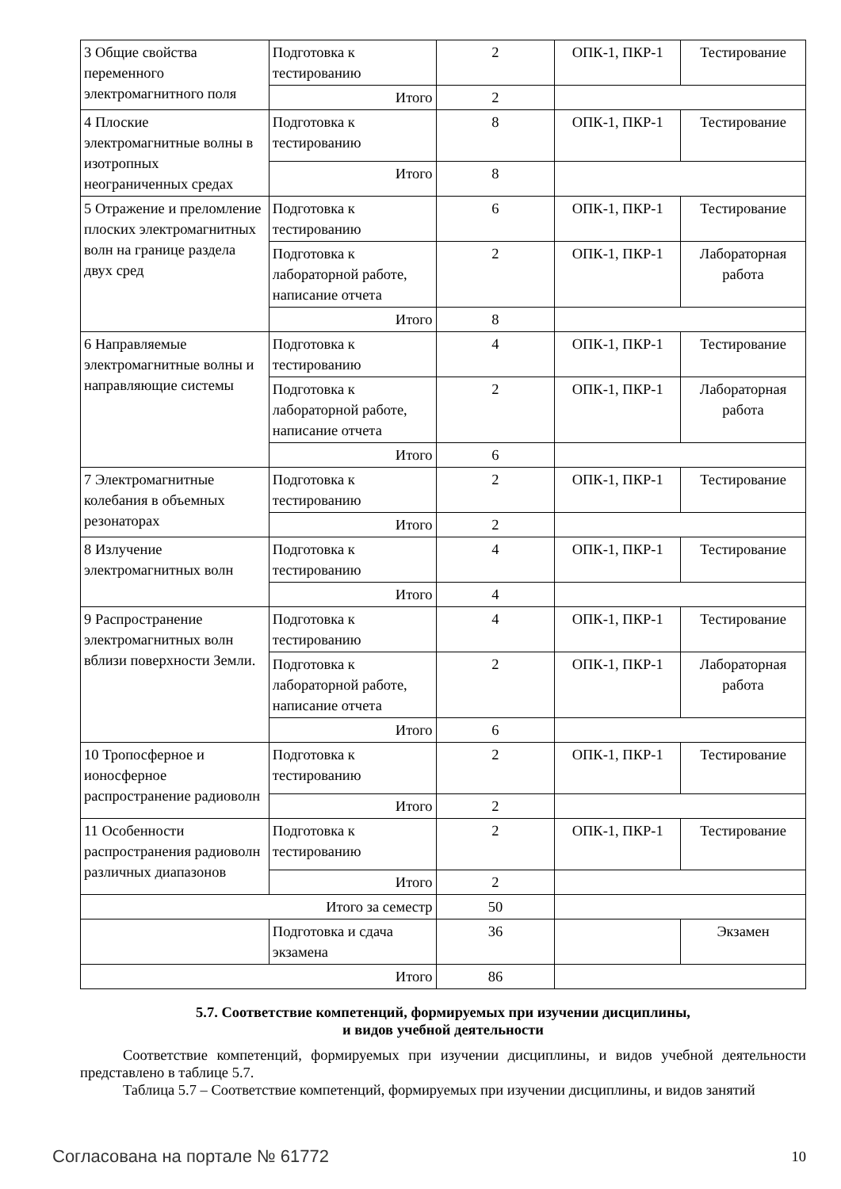| 3 Общие свойства переменного электромагнитного поля | Подготовка к тестированию | 2 | ОПК-1, ПКР-1 | Тестирование |
| | Итого | 2 | | |
| 4 Плоские электромагнитные волны в изотропных неограниченных средах | Подготовка к тестированию | 8 | ОПК-1, ПКР-1 | Тестирование |
| | Итого | 8 | | |
| 5 Отражение и преломление плоских электромагнитных волн на границе раздела двух сред | Подготовка к тестированию | 6 | ОПК-1, ПКР-1 | Тестирование |
| | Подготовка к лабораторной работе, написание отчета | 2 | ОПК-1, ПКР-1 | Лабораторная работа |
| | Итого | 8 | | |
| 6 Направляемые электромагнитные волны и направляющие системы | Подготовка к тестированию | 4 | ОПК-1, ПКР-1 | Тестирование |
| | Подготовка к лабораторной работе, написание отчета | 2 | ОПК-1, ПКР-1 | Лабораторная работа |
| | Итого | 6 | | |
| 7 Электромагнитные колебания в объемных резонаторах | Подготовка к тестированию | 2 | ОПК-1, ПКР-1 | Тестирование |
| | Итого | 2 | | |
| 8 Излучение электромагнитных волн | Подготовка к тестированию | 4 | ОПК-1, ПКР-1 | Тестирование |
| | Итого | 4 | | |
| 9 Распространение электромагнитных волн вблизи поверхности Земли. | Подготовка к тестированию | 4 | ОПК-1, ПКР-1 | Тестирование |
| | Подготовка к лабораторной работе, написание отчета | 2 | ОПК-1, ПКР-1 | Лабораторная работа |
| | Итого | 6 | | |
| 10 Тропосферное и ионосферное распространение радиоволн | Подготовка к тестированию | 2 | ОПК-1, ПКР-1 | Тестирование |
| | Итого | 2 | | |
| 11 Особенности распространения радиоволн различных диапазонов | Подготовка к тестированию | 2 | ОПК-1, ПКР-1 | Тестирование |
| | Итого | 2 | | |
| Итого за семестр | | 50 | | |
| | Подготовка и сдача экзамена | 36 | | Экзамен |
| Итого | | 86 | | |
5.7. Соответствие компетенций, формируемых при изучении дисциплины,
и видов учебной деятельности
Соответствие компетенций, формируемых при изучении дисциплины, и видов учебной деятельности представлено в таблице 5.7.
Таблица 5.7 – Соответствие компетенций, формируемых при изучении дисциплины, и видов занятий
Согласована на портале № 61772 10